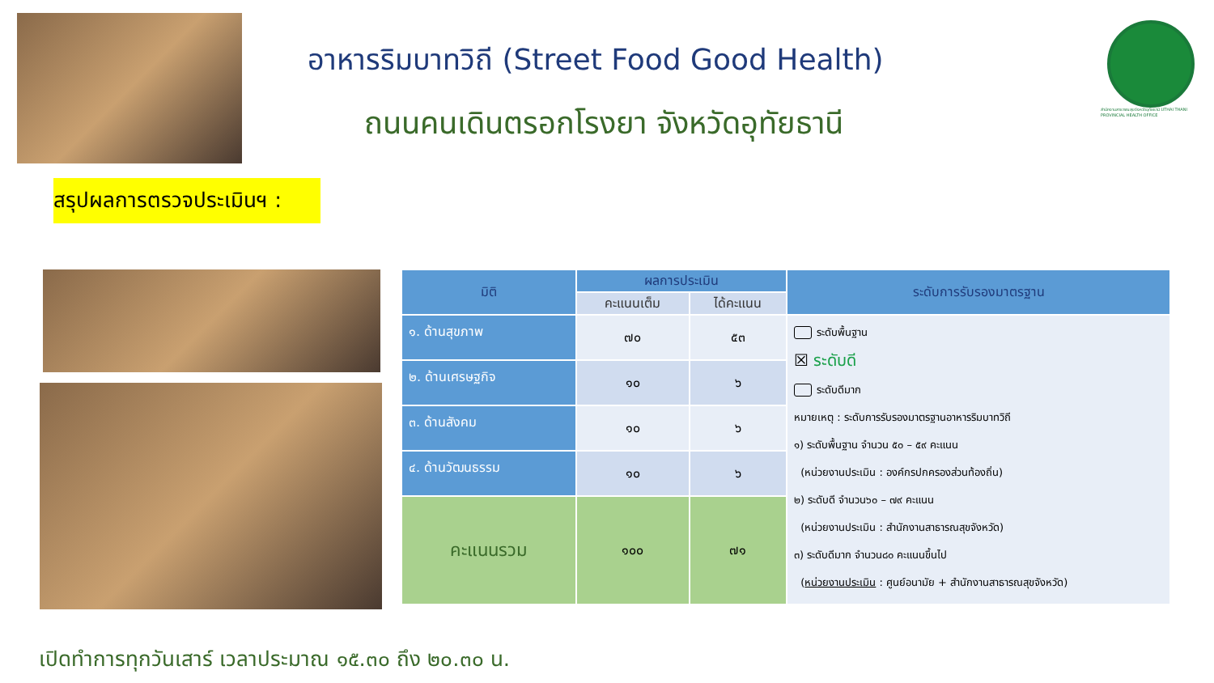อาหารริมบาทวิถี (Street Food Good Health)
ถนนคนเดินตรอกโรงยา จังหวัดอุทัยธานี
สำนักงานสาธารณสุขจังหวัดอุทัยธานี UTHAI THANI PROVINCIAL HEALTH OFFICE
สรุปผลการตรวจประเมินฯ :
| มิติ | ผลการประเมิน | | ระดับการรับรองมาตรฐาน |
| --- | --- | --- | --- |
| | คะแนนเต็ม | ได้คะแนน | |
| ๑. ด้านสุขภาพ | ๗๐ | ๕๓ | ระดับพื้นฐาน ☒ ระดับดี ระดับดีมาก หมายเหตุ : ระดับการรับรองมาตรฐานอาหารริมบาทวิถี ๑) ระดับพื้นฐาน จำนวน ๕๐ – ๕๙ คะแนน (หน่วยงานประเมิน : องค์กรปกครองส่วนท้องถิ่น) ๒) ระดับดี จำนวน๖๐ – ๗๙ คะแนน (หน่วยงานประเมิน : สำนักงานสาธารณสุขจังหวัด) ๓) ระดับดีมาก จำนวน๘๐ คะแนนขึ้นไป ( หน่วยงานประเมิน : ศูนย์อนามัย + สำนักงานสาธารณสุขจังหวัด) |
| ๒. ด้านเศรษฐกิจ | ๑๐ | ๖ | |
| ๓. ด้านสังคม | ๑๐ | ๖ | |
| ๔. ด้านวัฒนธรรม | ๑๐ | ๖ | |
| คะแนนรวม | ๑๐๐ | ๗๑ | |
เปิดทำการทุกวันเสาร์ เวลาประมาณ ๑๕.๓๐ ถึง ๒๐.๓๐ น.